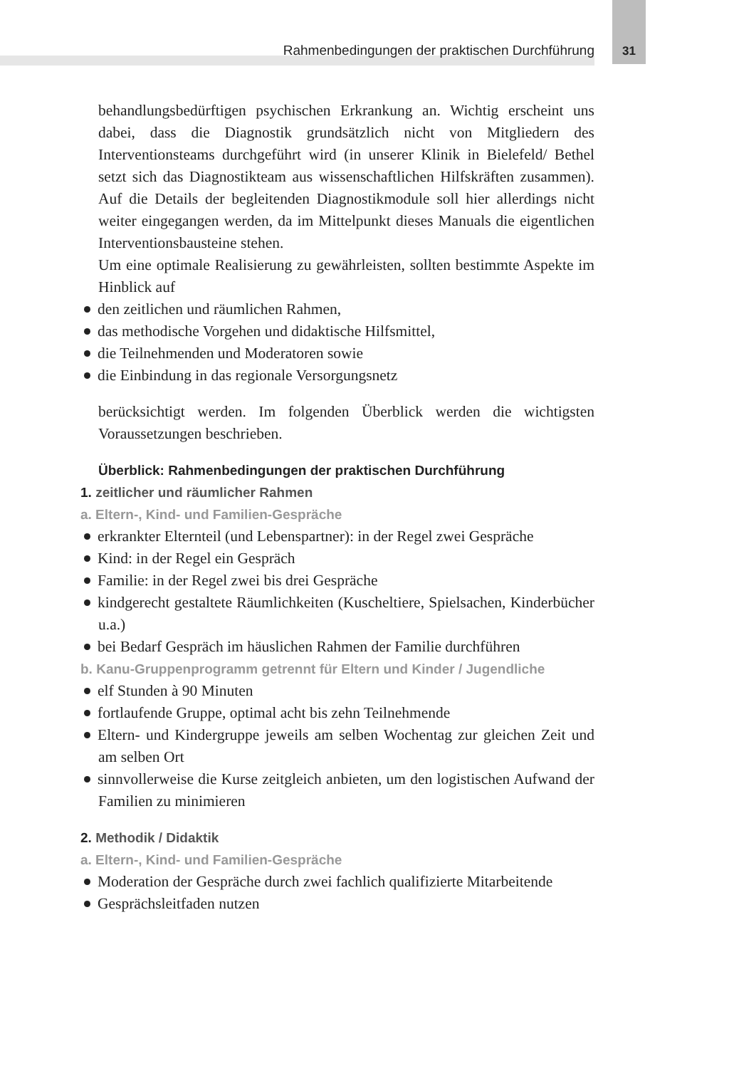Rahmenbedingungen der praktischen Durchführung 31
behandlungsbedürftigen psychischen Erkrankung an. Wichtig erscheint uns dabei, dass die Diagnostik grundsätzlich nicht von Mitgliedern des Interventionsteams durchgeführt wird (in unserer Klinik in Bielefeld/ Bethel setzt sich das Diagnostikteam aus wissenschaftlichen Hilfskräften zusammen). Auf die Details der begleitenden Diagnostikmodule soll hier allerdings nicht weiter eingegangen werden, da im Mittelpunkt dieses Manuals die eigentlichen Interventionsbausteine stehen.
Um eine optimale Realisierung zu gewährleisten, sollten bestimmte Aspekte im Hinblick auf
den zeitlichen und räumlichen Rahmen,
das methodische Vorgehen und didaktische Hilfsmittel,
die Teilnehmenden und Moderatoren sowie
die Einbindung in das regionale Versorgungsnetz
berücksichtigt werden. Im folgenden Überblick werden die wichtigsten Voraussetzungen beschrieben.
Überblick: Rahmenbedingungen der praktischen Durchführung
1. zeitlicher und räumlicher Rahmen
a. Eltern-, Kind- und Familien-Gespräche
erkrankter Elternteil (und Lebenspartner): in der Regel zwei Gespräche
Kind: in der Regel ein Gespräch
Familie: in der Regel zwei bis drei Gespräche
kindgerecht gestaltete Räumlichkeiten (Kuscheltiere, Spielsachen, Kinderbücher u.a.)
bei Bedarf Gespräch im häuslichen Rahmen der Familie durchführen
b. Kanu-Gruppenprogramm getrennt für Eltern und Kinder / Jugendliche
elf Stunden à 90 Minuten
fortlaufende Gruppe, optimal acht bis zehn Teilnehmende
Eltern- und Kindergruppe jeweils am selben Wochentag zur gleichen Zeit und am selben Ort
sinnvollerweise die Kurse zeitgleich anbieten, um den logistischen Aufwand der Familien zu minimieren
2. Methodik / Didaktik
a. Eltern-, Kind- und Familien-Gespräche
Moderation der Gespräche durch zwei fachlich qualifizierte Mitarbeitende
Gesprächsleitfaden nutzen